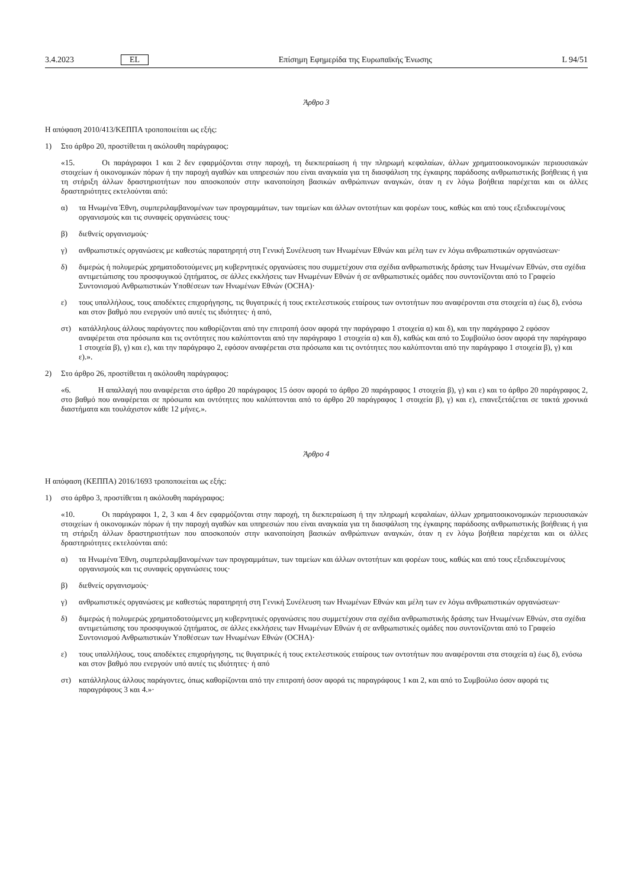3.4.2023 EL Επίσημη Εφημερίδα της Ευρωπαϊκής Ένωσης L 94/51
Άρθρο 3
Η απόφαση 2010/413/ΚΕΠΠΑ τροποποιείται ως εξής:
1) Στο άρθρο 20, προστίθεται η ακόλουθη παράγραφος:
«15. Οι παράγραφοι 1 και 2 δεν εφαρμόζονται στην παροχή, τη διεκπεραίωση ή την πληρωμή κεφαλαίων, άλλων χρηματοοικονομικών περιουσιακών στοιχείων ή οικονομικών πόρων ή την παροχή αγαθών και υπηρεσιών που είναι αναγκαία για τη διασφάλιση της έγκαιρης παράδοσης ανθρωπιστικής βοήθειας ή για τη στήριξη άλλων δραστηριοτήτων που αποσκοπούν στην ικανοποίηση βασικών ανθρώπινων αναγκών, όταν η εν λόγω βοήθεια παρέχεται και οι άλλες δραστηριότητες εκτελούνται από:
α) τα Ηνωμένα Έθνη, συμπεριλαμβανομένων των προγραμμάτων, των ταμείων και άλλων οντοτήτων και φορέων τους, καθώς και από τους εξειδικευμένους οργανισμούς και τις συναφείς οργανώσεις τους·
β) διεθνείς οργανισμούς·
γ) ανθρωπιστικές οργανώσεις με καθεστώς παρατηρητή στη Γενική Συνέλευση των Ηνωμένων Εθνών και μέλη των εν λόγω ανθρωπιστικών οργανώσεων·
δ) διμερώς ή πολυμερώς χρηματοδοτούμενες μη κυβερνητικές οργανώσεις που συμμετέχουν στα σχέδια ανθρωπιστικής δράσης των Ηνωμένων Εθνών, στα σχέδια αντιμετώπισης του προσφυγικού ζητήματος, σε άλλες εκκλήσεις των Ηνωμένων Εθνών ή σε ανθρωπιστικές ομάδες που συντονίζονται από το Γραφείο Συντονισμού Ανθρωπιστικών Υποθέσεων των Ηνωμένων Εθνών (OCHA)·
ε) τους υπαλλήλους, τους αποδέκτες επιχορήγησης, τις θυγατρικές ή τους εκτελεστικούς εταίρους των οντοτήτων που αναφέρονται στα στοιχεία α) έως δ), ενόσω και στον βαθμό που ενεργούν υπό αυτές τις ιδιότητες· ή από,
στ) κατάλληλους άλλους παράγοντες που καθορίζονται από την επιτροπή όσον αφορά την παράγραφο 1 στοιχεία α) και δ), και την παράγραφο 2 εφόσον αναφέρεται στα πρόσωπα και τις οντότητες που καλύπτονται από την παράγραφο 1 στοιχεία α) και δ), καθώς και από το Συμβούλιο όσον αφορά την παράγραφο 1 στοιχεία β), γ) και ε), και την παράγραφο 2, εφόσον αναφέρεται στα πρόσωπα και τις οντότητες που καλύπτονται από την παράγραφο 1 στοιχεία β), γ) και ε).».
2) Στο άρθρο 26, προστίθεται η ακόλουθη παράγραφος:
«6. Η απαλλαγή που αναφέρεται στο άρθρο 20 παράγραφος 15 όσον αφορά το άρθρο 20 παράγραφος 1 στοιχεία β), γ) και ε) και το άρθρο 20 παράγραφος 2, στο βαθμό που αναφέρεται σε πρόσωπα και οντότητες που καλύπτονται από το άρθρο 20 παράγραφος 1 στοιχεία β), γ) και ε), επανεξετάζεται σε τακτά χρονικά διαστήματα και τουλάχιστον κάθε 12 μήνες.».
Άρθρο 4
Η απόφαση (ΚΕΠΠΑ) 2016/1693 τροποποιείται ως εξής:
1) στο άρθρο 3, προστίθεται η ακόλουθη παράγραφος:
«10. Οι παράγραφοι 1, 2, 3 και 4 δεν εφαρμόζονται στην παροχή, τη διεκπεραίωση ή την πληρωμή κεφαλαίων, άλλων χρηματοοικονομικών περιουσιακών στοιχείων ή οικονομικών πόρων ή την παροχή αγαθών και υπηρεσιών που είναι αναγκαία για τη διασφάλιση της έγκαιρης παράδοσης ανθρωπιστικής βοήθειας ή για τη στήριξη άλλων δραστηριοτήτων που αποσκοπούν στην ικανοποίηση βασικών ανθρώπινων αναγκών, όταν η εν λόγω βοήθεια παρέχεται και οι άλλες δραστηριότητες εκτελούνται από:
α) τα Ηνωμένα Έθνη, συμπεριλαμβανομένων των προγραμμάτων, των ταμείων και άλλων οντοτήτων και φορέων τους, καθώς και από τους εξειδικευμένους οργανισμούς και τις συναφείς οργανώσεις τους·
β) διεθνείς οργανισμούς·
γ) ανθρωπιστικές οργανώσεις με καθεστώς παρατηρητή στη Γενική Συνέλευση των Ηνωμένων Εθνών και μέλη των εν λόγω ανθρωπιστικών οργανώσεων·
δ) διμερώς ή πολυμερώς χρηματοδοτούμενες μη κυβερνητικές οργανώσεις που συμμετέχουν στα σχέδια ανθρωπιστικής δράσης των Ηνωμένων Εθνών, στα σχέδια αντιμετώπισης του προσφυγικού ζητήματος, σε άλλες εκκλήσεις των Ηνωμένων Εθνών ή σε ανθρωπιστικές ομάδες που συντονίζονται από το Γραφείο Συντονισμού Ανθρωπιστικών Υποθέσεων των Ηνωμένων Εθνών (OCHA)·
ε) τους υπαλλήλους, τους αποδέκτες επιχορήγησης, τις θυγατρικές ή τους εκτελεστικούς εταίρους των οντοτήτων που αναφέρονται στα στοιχεία α) έως δ), ενόσω και στον βαθμό που ενεργούν υπό αυτές τις ιδιότητες· ή από
στ) κατάλληλους άλλους παράγοντες, όπως καθορίζονται από την επιτροπή όσον αφορά τις παραγράφους 1 και 2, και από το Συμβούλιο όσον αφορά τις παραγράφους 3 και 4.»·